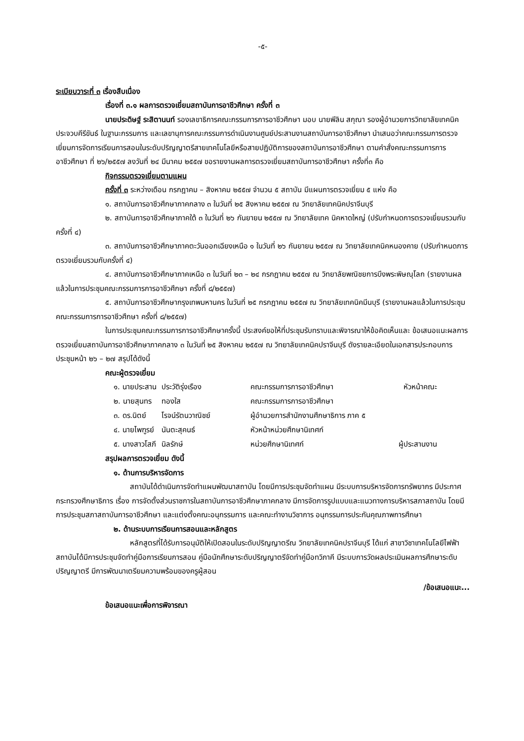-๕-
ระเบียบวาระที่ ๓ เรื่องสืบเนื่อง
เรื่องที่ ๓.๑ ผลการตรวจเยี่ยมสถาบันการอาชีวศึกษา ครั้งที่ ๓
นายประดิษฐ์ ระสิตานนท์ รองเลขาธิการคณะกรรมการการอาชีวศึกษา มอบ นายพีลิน สกุณา รองผู้อำนวยการวิทยาลัยเทคนิคประจวบคีรีขันธ์ ในฐานะกรรมการ และเลขานุการคณะกรรมการดำเนินงานศูนย์ประสานงานสถาบันการอาชีวศึกษา นำเสนอว่าคณะกรรมการตรวจเยี่ยมการจัดการเรียนการสอนในระดับปริญญาตรีสายเทคโนโลยีหรือสายปฏิบัติการของสถาบันการอาชีวศึกษา ตามคำสั่งคณะกรรมการการอาชีวศึกษา ที่ ๒๖/๒๕๕๗ ลงวันที่ ๒๔ มีนาคม ๒๕๕๗ ขอรายงานผลการตรวจเยี่ยมสถาบันการอาชีวศึกษา ครั้งที่๓ คือ
กิจกรรมตรวจเยี่ยมตามแผน
ครั้งที่ ๓ ระหว่างเดือน กรกฎาคม – สิงหาคม ๒๕๕๗ จำนวน ๕ สถาบัน มีแผนการตรวจเยี่ยม ๕ แห่ง คือ
๑. สถาบันการอาชีวศึกษาภาคกลาง ๓ ในวันที่ ๒๕ สิงหาคม ๒๕๕๗ ณ วิทยาลัยเทคนิคปราจีนบุรี
๒. สถาบันการอาชีวศึกษาภาคใต้ ๓ ในวันที่ ๒๖ กันยายน ๒๕๕๗ ณ วิทยาลัยเทค นิคหาดใหญ่ (ปรับกำหนดการตรวจเยี่ยมรวมกับครั้งที่ ๔)
๓. สถาบันการอาชีวศึกษาภาคตะวันออกเฉียงเหนือ ๑ ในวันที่ ๒๖ กันยายน ๒๕๕๗ ณ วิทยาลัยเทคนิคหนองคาย (ปรับกำหนดการตรวจเยี่ยมรวมกับครั้งที่ ๔)
๔. สถาบันการอาชีวศึกษาภาคเหนือ ๓ ในวันที่ ๒๓ – ๒๔ กรกฎาคม ๒๕๕๗ ณ วิทยาลัยพณิชยการบึงพระพิษณุโลก (รายงานผลแล้วในการประชุมคณะกรรมการการอาชีวศึกษา ครั้งที่ ๘/๒๕๕๗)
๕. สถาบันการอาชีวศึกษากรุงเทพมหานคร ในวันที่ ๒๕ กรกฎาคม ๒๕๕๗ ณ วิทยาลัยเทคนิคมีนบุรี (รายงานผลแล้วในการประชุมคณะกรรมการการอาชีวศึกษา ครั้งที่ ๘/๒๕๕๗)
ในการประชุมคณะกรรมการการอาชีวศึกษาครั้งนี้ ประสงค์ขอให้ที่ประชุมรับทราบและพิจารณาให้ข้อคิดเห็นและ ข้อเสนอแนะผลการตรวจเยี่ยมสถาบันการอาชีวศึกษาภาคกลาง ๓ ในวันที่ ๒๕ สิงหาคม ๒๕๕๗ ณ วิทยาลัยเทคนิคปราจีนบุรี ดังรายละเอียดในเอกสารประกอบการประชุมหน้า ๒๖ – ๒๗ สรุปได้ดังนี้
คณะผู้ตรวจเยี่ยม
| ๑. นายประสาน | ประวัติรุ่งเรือง | คณะกรรมการการอาชีวศึกษา | หัวหน้าคณะ |
| ๒. นายสุนทร | ทองใส | คณะกรรมการการอาชีวศึกษา | |
| ๓. ดร.นิตย์ | โรจน์รัตนวาณิชย์ | ผู้อำนวยการสำนักงานศึกษาธิการ ภาค ๕ | |
| ๔. นายไพฑูรย์ | นันตะสุคนธ์ | หัวหน้าหน่วยศึกษานิเทศก์ | |
| ๕. นางสาวโสภี | นิลรักษ์ | หน่วยศึกษานิเทศก์ | ผู้ประสานงาน |
สรุปผลการตรวจเยี่ยม ดังนี้
๑. ด้านการบริหารจัดการ
สถาบันได้ดำเนินการจัดทำแผนพัฒนาสถาบัน โดยมีการประชุมจัดทำแผน มีระบบการบริหารจัดการทรัพยากร มีประกาศกระทรวงศึกษาธิการ เรื่อง การจัดตั้งส่วนราชการในสถาบันการอาชีวศึกษาภาคกลาง มีการจัดการรูปแบบและแนวทางการบริหารสภาสถาบัน โดยมีการประชุมสภาสถาบันการอาชีวศึกษา และแต่งตั้งคณะอนุกรรมการ และคณะทำงานวิชาการ อนุกรรมการประกันคุณภาพการศึกษา
๒. ด้านระบบการเรียนการสอนและหลักสูตร
หลักสูตรที่ได้รับการอนุมัติให้เปิดสอนในระดับปริญญาตรีณ วิทยาลัยเทคนิคปราจีนบุรี ได้แก่ สาขาวิชาเทคโนโลยีไฟฟ้า สถาบันได้มีการประชุมจัดทำคู่มือการเรียนการสอน คู่มือนักศึกษาระดับปริญญาตรีจัดทำคู่มือทวิภาคี มีระบบการวัดผลประเมินผลการศึกษาระดับปริญญาตรี มีการพัฒนาเตรียมความพร้อมของครูผู้สอน
/ข้อเสนอแนะ...
ข้อเสนอแนะเพื่อการพิจารณา